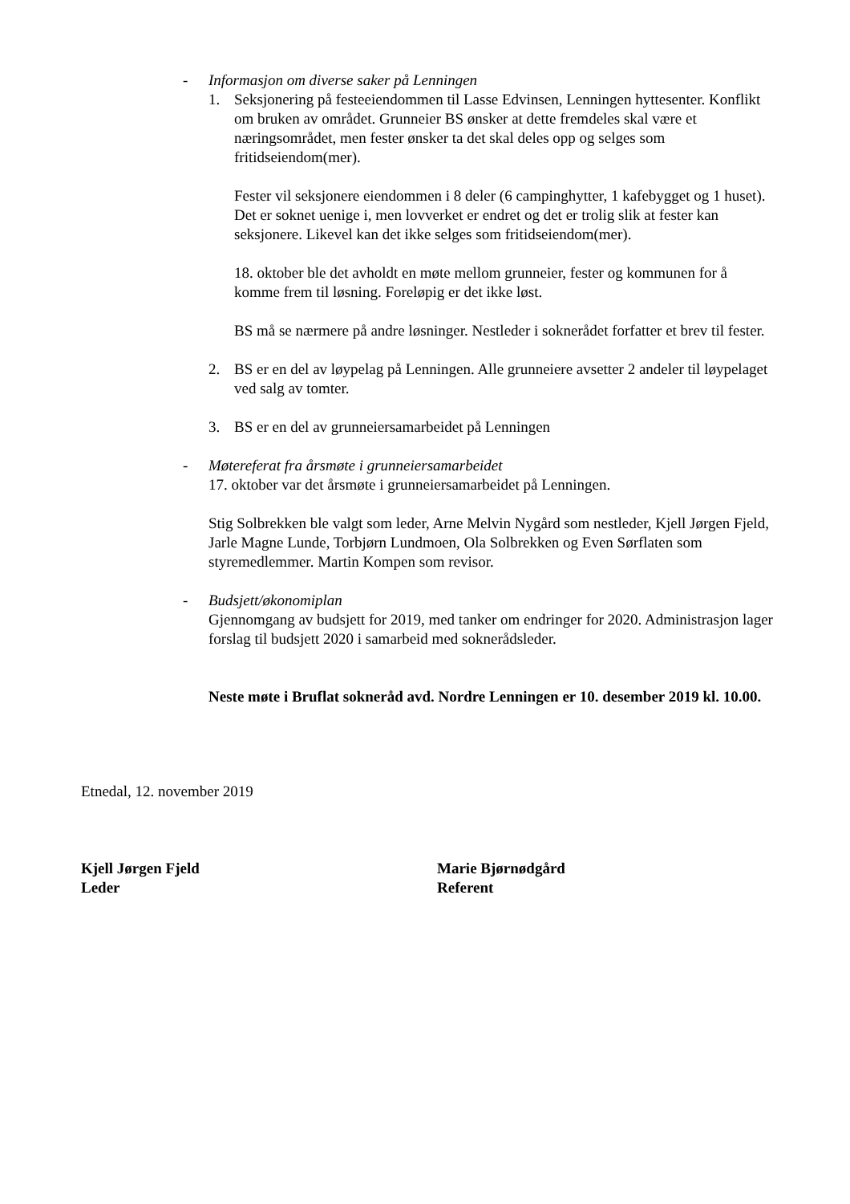- Informasjon om diverse saker på Lenningen
1. Seksjonering på festeeiendommen til Lasse Edvinsen, Lenningen hyttesenter. Konflikt om bruken av området. Grunneier BS ønsker at dette fremdeles skal være et næringsområdet, men fester ønsker ta det skal deles opp og selges som fritidseiendom(mer).
Fester vil seksjonere eiendommen i 8 deler (6 campinghytter, 1 kafebygget og 1 huset). Det er soknet uenige i, men lovverket er endret og det er trolig slik at fester kan seksjonere. Likevel kan det ikke selges som fritidseiendom(mer).
18. oktober ble det avholdt en møte mellom grunneier, fester og kommunen for å komme frem til løsning. Foreløpig er det ikke løst.
BS må se nærmere på andre løsninger. Nestleder i soknerådet forfatter et brev til fester.
2. BS er en del av løypelag på Lenningen. Alle grunneiere avsetter 2 andeler til løypelaget ved salg av tomter.
3. BS er en del av grunneiersamarbeidet på Lenningen
- Møtereferat fra årsmøte i grunneiersamarbeidet
17. oktober var det årsmøte i grunneiersamarbeidet på Lenningen.
Stig Solbrekken ble valgt som leder, Arne Melvin Nygård som nestleder, Kjell Jørgen Fjeld, Jarle Magne Lunde, Torbjørn Lundmoen, Ola Solbrekken og Even Sørflaten som styremedlemmer. Martin Kompen som revisor.
- Budsjett/økonomiplan
Gjennomgang av budsjett for 2019, med tanker om endringer for 2020. Administrasjon lager forslag til budsjett 2020 i samarbeid med soknerådsleder.
Neste møte i Bruflat sokneråd avd. Nordre Lenningen er 10. desember 2019 kl. 10.00.
Etnedal, 12. november 2019
Kjell Jørgen Fjeld
Leder
Marie Bjørnødgård
Referent